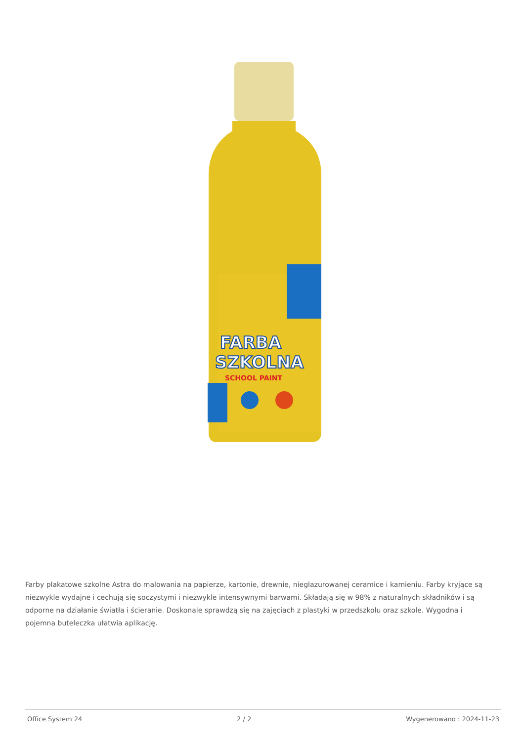FARBA
SZKOLNA
SCHOOL PAINT
Farby plakatowe szkolne Astra do malowania na papierze, kartonie, drewnie, nieglazurowanej ceramice i kamieniu. Farby kryjące są niezwykle wydajne i cechują się soczystymi i niezwykle intensywnymi barwami. Składają się w 98% z naturalnych składników i są odporne na działanie światła i ścieranie. Doskonale sprawdzą się na zajęciach z plastyki w przedszkolu oraz szkole. Wygodna i pojemna buteleczka ułatwia aplikację.
Office System 24 2 / 2 Wygenerowano : 2024-11-23